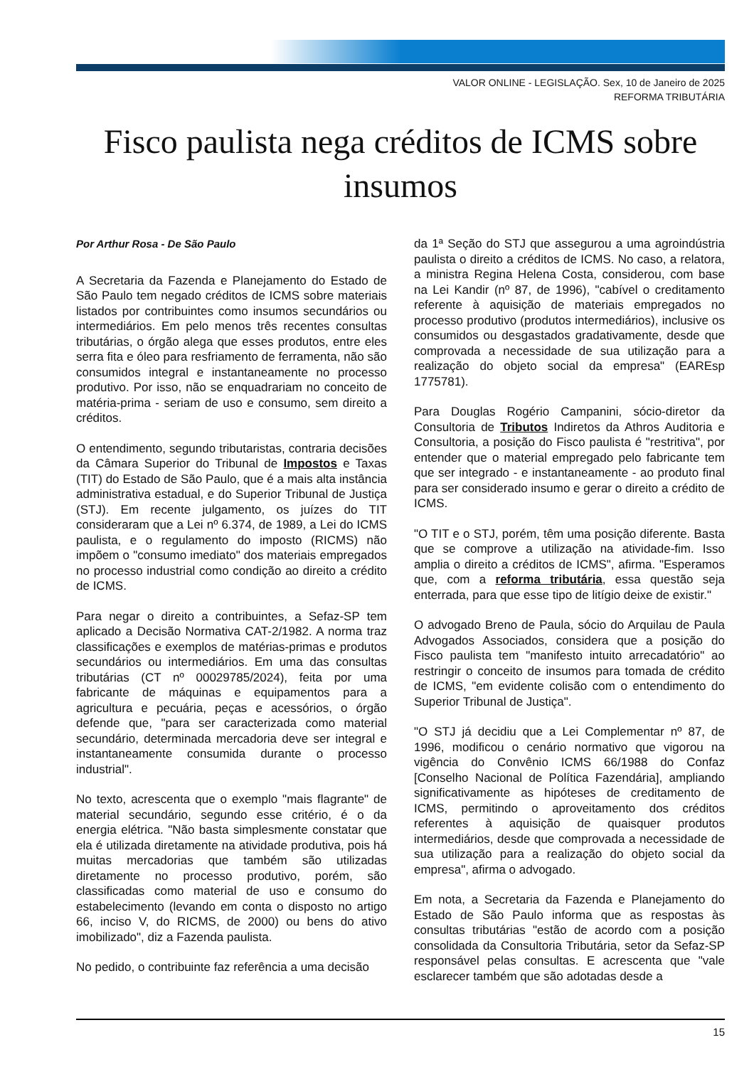VALOR ONLINE - LEGISLAÇÃO. Sex, 10 de Janeiro de 2025
REFORMA TRIBUTÁRIA
Fisco paulista nega créditos de ICMS sobre insumos
Por Arthur Rosa - De São Paulo
A Secretaria da Fazenda e Planejamento do Estado de São Paulo tem negado créditos de ICMS sobre materiais listados por contribuintes como insumos secundários ou intermediários. Em pelo menos três recentes consultas tributárias, o órgão alega que esses produtos, entre eles serra fita e óleo para resfriamento de ferramenta, não são consumidos integral e instantaneamente no processo produtivo. Por isso, não se enquadrariam no conceito de matéria-prima - seriam de uso e consumo, sem direito a créditos.
O entendimento, segundo tributaristas, contraria decisões da Câmara Superior do Tribunal de Impostos e Taxas (TIT) do Estado de São Paulo, que é a mais alta instância administrativa estadual, e do Superior Tribunal de Justiça (STJ). Em recente julgamento, os juízes do TIT consideraram que a Lei nº 6.374, de 1989, a Lei do ICMS paulista, e o regulamento do imposto (RICMS) não impõem o "consumo imediato" dos materiais empregados no processo industrial como condição ao direito a crédito de ICMS.
Para negar o direito a contribuintes, a Sefaz-SP tem aplicado a Decisão Normativa CAT-2/1982. A norma traz classificações e exemplos de matérias-primas e produtos secundários ou intermediários. Em uma das consultas tributárias (CT nº 00029785/2024), feita por uma fabricante de máquinas e equipamentos para a agricultura e pecuária, peças e acessórios, o órgão defende que, "para ser caracterizada como material secundário, determinada mercadoria deve ser integral e instantaneamente consumida durante o processo industrial".
No texto, acrescenta que o exemplo "mais flagrante" de material secundário, segundo esse critério, é o da energia elétrica. "Não basta simplesmente constatar que ela é utilizada diretamente na atividade produtiva, pois há muitas mercadorias que também são utilizadas diretamente no processo produtivo, porém, são classificadas como material de uso e consumo do estabelecimento (levando em conta o disposto no artigo 66, inciso V, do RICMS, de 2000) ou bens do ativo imobilizado", diz a Fazenda paulista.
No pedido, o contribuinte faz referência a uma decisão
da 1ª Seção do STJ que assegurou a uma agroindústria paulista o direito a créditos de ICMS. No caso, a relatora, a ministra Regina Helena Costa, considerou, com base na Lei Kandir (nº 87, de 1996), "cabível o creditamento referente à aquisição de materiais empregados no processo produtivo (produtos intermediários), inclusive os consumidos ou desgastados gradativamente, desde que comprovada a necessidade de sua utilização para a realização do objeto social da empresa" (EAREsp 1775781).
Para Douglas Rogério Campanini, sócio-diretor da Consultoria de Tributos Indiretos da Athros Auditoria e Consultoria, a posição do Fisco paulista é "restritiva", por entender que o material empregado pelo fabricante tem que ser integrado - e instantaneamente - ao produto final para ser considerado insumo e gerar o direito a crédito de ICMS.
"O TIT e o STJ, porém, têm uma posição diferente. Basta que se comprove a utilização na atividade-fim. Isso amplia o direito a créditos de ICMS", afirma. "Esperamos que, com a reforma tributária, essa questão seja enterrada, para que esse tipo de litígio deixe de existir."
O advogado Breno de Paula, sócio do Arquilau de Paula Advogados Associados, considera que a posição do Fisco paulista tem "manifesto intuito arrecadatório" ao restringir o conceito de insumos para tomada de crédito de ICMS, "em evidente colisão com o entendimento do Superior Tribunal de Justiça".
"O STJ já decidiu que a Lei Complementar nº 87, de 1996, modificou o cenário normativo que vigorou na vigência do Convênio ICMS 66/1988 do Confaz [Conselho Nacional de Política Fazendária], ampliando significativamente as hipóteses de creditamento de ICMS, permitindo o aproveitamento dos créditos referentes à aquisição de quaisquer produtos intermediários, desde que comprovada a necessidade de sua utilização para a realização do objeto social da empresa", afirma o advogado.
Em nota, a Secretaria da Fazenda e Planejamento do Estado de São Paulo informa que as respostas às consultas tributárias "estão de acordo com a posição consolidada da Consultoria Tributária, setor da Sefaz-SP responsável pelas consultas. E acrescenta que "vale esclarecer também que são adotadas desde a
15